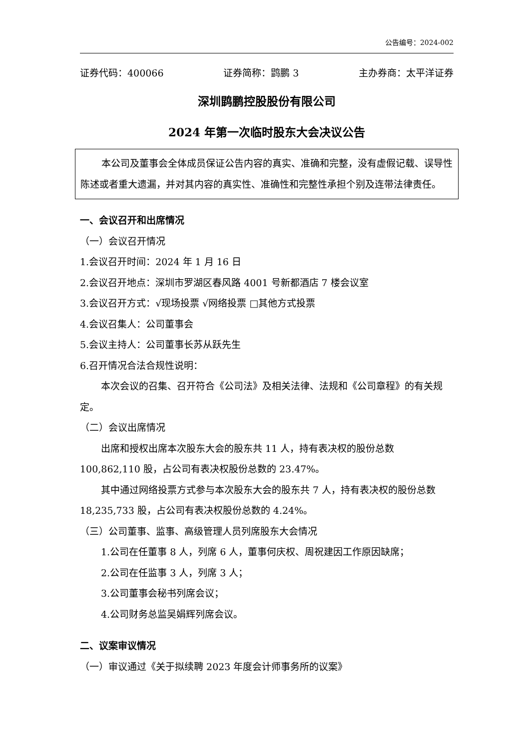公告编号：2024-002
证券代码：400066 证券简称：鹍鹏 3 主办券商：太平洋证券
深圳鹍鹏控股股份有限公司
2024 年第一次临时股东大会决议公告
本公司及董事会全体成员保证公告内容的真实、准确和完整，没有虚假记载、误导性陈述或者重大遗漏，并对其内容的真实性、准确性和完整性承担个别及连带法律责任。
一、会议召开和出席情况
（一）会议召开情况
1.会议召开时间：2024 年 1 月 16 日
2.会议召开地点：深圳市罗湖区春风路 4001 号新都酒店 7 楼会议室
3.会议召开方式：√现场投票 √网络投票 □其他方式投票
4.会议召集人：公司董事会
5.会议主持人：公司董事长苏从跃先生
6.召开情况合法合规性说明：
本次会议的召集、召开符合《公司法》及相关法律、法规和《公司章程》的有关规定。
（二）会议出席情况
出席和授权出席本次股东大会的股东共 11 人，持有表决权的股份总数 100,862,110 股，占公司有表决权股份总数的 23.47%。
其中通过网络投票方式参与本次股东大会的股东共 7 人，持有表决权的股份总数 18,235,733 股，占公司有表决权股份总数的 4.24%。
（三）公司董事、监事、高级管理人员列席股东大会情况
1.公司在任董事 8 人，列席 6 人，董事何庆权、周祝建因工作原因缺席；
2.公司在任监事 3 人，列席 3 人；
3.公司董事会秘书列席会议；
4.公司财务总监吴娟辉列席会议。
二、议案审议情况
（一）审议通过《关于拟续聘 2023 年度会计师事务所的议案》